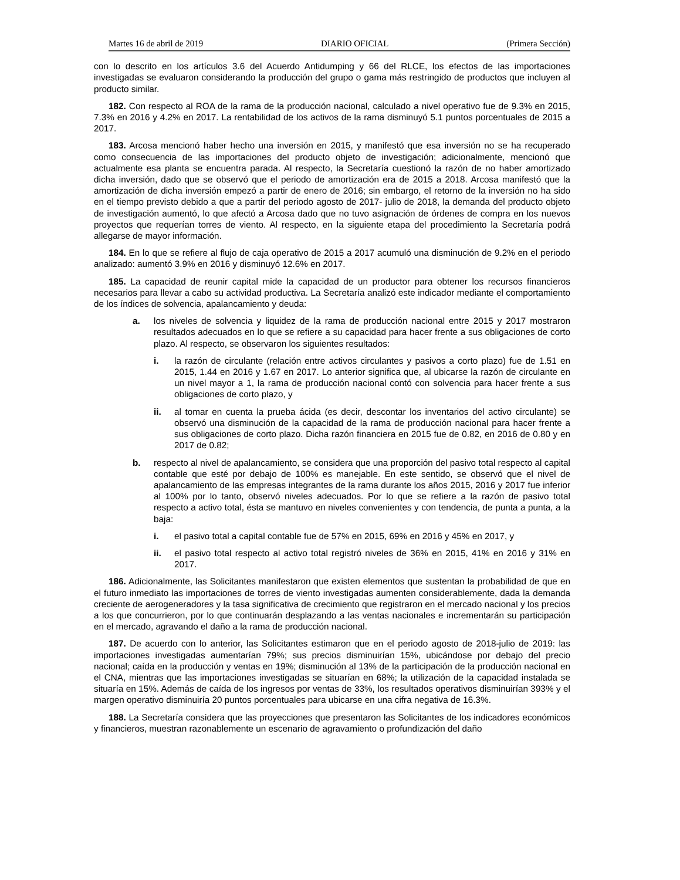Martes 16 de abril de 2019 DIARIO OFICIAL (Primera Sección)
con lo descrito en los artículos 3.6 del Acuerdo Antidumping y 66 del RLCE, los efectos de las importaciones investigadas se evaluaron considerando la producción del grupo o gama más restringido de productos que incluyen al producto similar.
182. Con respecto al ROA de la rama de la producción nacional, calculado a nivel operativo fue de 9.3% en 2015, 7.3% en 2016 y 4.2% en 2017. La rentabilidad de los activos de la rama disminuyó 5.1 puntos porcentuales de 2015 a 2017.
183. Arcosa mencionó haber hecho una inversión en 2015, y manifestó que esa inversión no se ha recuperado como consecuencia de las importaciones del producto objeto de investigación; adicionalmente, mencionó que actualmente esa planta se encuentra parada. Al respecto, la Secretaría cuestionó la razón de no haber amortizado dicha inversión, dado que se observó que el periodo de amortización era de 2015 a 2018. Arcosa manifestó que la amortización de dicha inversión empezó a partir de enero de 2016; sin embargo, el retorno de la inversión no ha sido en el tiempo previsto debido a que a partir del periodo agosto de 2017- julio de 2018, la demanda del producto objeto de investigación aumentó, lo que afectó a Arcosa dado que no tuvo asignación de órdenes de compra en los nuevos proyectos que requerían torres de viento. Al respecto, en la siguiente etapa del procedimiento la Secretaría podrá allegarse de mayor información.
184. En lo que se refiere al flujo de caja operativo de 2015 a 2017 acumuló una disminución de 9.2% en el periodo analizado: aumentó 3.9% en 2016 y disminuyó 12.6% en 2017.
185. La capacidad de reunir capital mide la capacidad de un productor para obtener los recursos financieros necesarios para llevar a cabo su actividad productiva. La Secretaría analizó este indicador mediante el comportamiento de los índices de solvencia, apalancamiento y deuda:
a. los niveles de solvencia y liquidez de la rama de producción nacional entre 2015 y 2017 mostraron resultados adecuados en lo que se refiere a su capacidad para hacer frente a sus obligaciones de corto plazo. Al respecto, se observaron los siguientes resultados:
i. la razón de circulante (relación entre activos circulantes y pasivos a corto plazo) fue de 1.51 en 2015, 1.44 en 2016 y 1.67 en 2017. Lo anterior significa que, al ubicarse la razón de circulante en un nivel mayor a 1, la rama de producción nacional contó con solvencia para hacer frente a sus obligaciones de corto plazo, y
ii. al tomar en cuenta la prueba ácida (es decir, descontar los inventarios del activo circulante) se observó una disminución de la capacidad de la rama de producción nacional para hacer frente a sus obligaciones de corto plazo. Dicha razón financiera en 2015 fue de 0.82, en 2016 de 0.80 y en 2017 de 0.82;
b. respecto al nivel de apalancamiento, se considera que una proporción del pasivo total respecto al capital contable que esté por debajo de 100% es manejable. En este sentido, se observó que el nivel de apalancamiento de las empresas integrantes de la rama durante los años 2015, 2016 y 2017 fue inferior al 100% por lo tanto, observó niveles adecuados. Por lo que se refiere a la razón de pasivo total respecto a activo total, ésta se mantuvo en niveles convenientes y con tendencia, de punta a punta, a la baja:
i. el pasivo total a capital contable fue de 57% en 2015, 69% en 2016 y 45% en 2017, y
ii. el pasivo total respecto al activo total registró niveles de 36% en 2015, 41% en 2016 y 31% en 2017.
186. Adicionalmente, las Solicitantes manifestaron que existen elementos que sustentan la probabilidad de que en el futuro inmediato las importaciones de torres de viento investigadas aumenten considerablemente, dada la demanda creciente de aerogeneradores y la tasa significativa de crecimiento que registraron en el mercado nacional y los precios a los que concurrieron, por lo que continuarán desplazando a las ventas nacionales e incrementarán su participación en el mercado, agravando el daño a la rama de producción nacional.
187. De acuerdo con lo anterior, las Solicitantes estimaron que en el periodo agosto de 2018-julio de 2019: las importaciones investigadas aumentarían 79%; sus precios disminuirían 15%, ubicándose por debajo del precio nacional; caída en la producción y ventas en 19%; disminución al 13% de la participación de la producción nacional en el CNA, mientras que las importaciones investigadas se situarían en 68%; la utilización de la capacidad instalada se situaría en 15%. Además de caída de los ingresos por ventas de 33%, los resultados operativos disminuirían 393% y el margen operativo disminuiría 20 puntos porcentuales para ubicarse en una cifra negativa de 16.3%.
188. La Secretaría considera que las proyecciones que presentaron las Solicitantes de los indicadores económicos y financieros, muestran razonablemente un escenario de agravamiento o profundización del daño